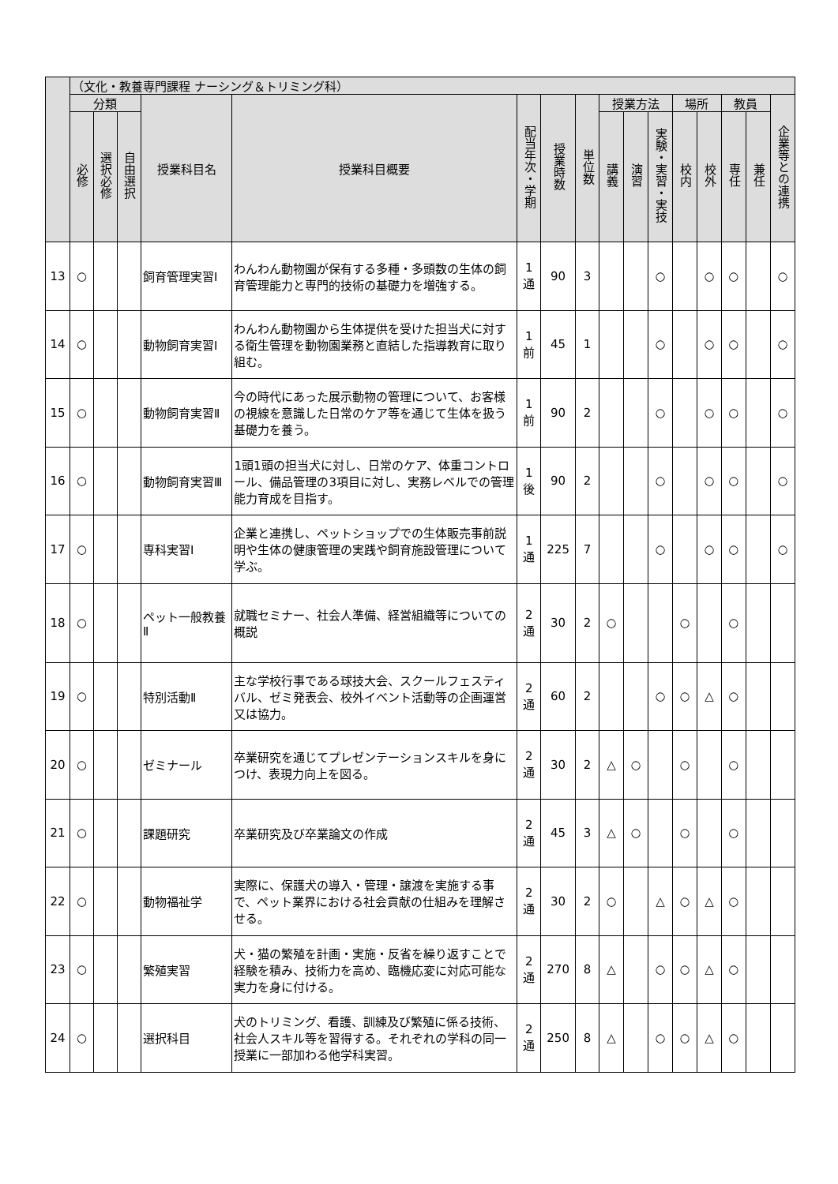| | （文化・教養専門課程 ナーシング＆トリミング科） | | | | | | | | | | | | | | | |
| --- | --- | --- | --- | --- | --- | --- | --- | --- | --- | --- | --- | --- | --- | --- | --- | --- |
| | 分類 | | | 授業科目名 | 授業科目概要 | 配当年次・学期 | 授業時数 | 単位数 | 授業方法 | | | 場所 | | 教員 | | 企業等との連携 |
| | 必修 | 選択必修 | 自由選択 | | | | | | 講義 | 演習 | 実験・実習・実技 | 校内 | 校外 | 専任 | 兼任 | |
| 13 | ○ | | | 飼育管理実習Ⅰ | わんわん動物園が保有する多種・多頭数の生体の飼育管理能力と専門的技術の基礎力を増強する。 | 1 通 | 90 | 3 | | | ○ | | ○ | ○ | | ○ |
| 14 | ○ | | | 動物飼育実習Ⅰ | わんわん動物園から生体提供を受けた担当犬に対する衛生管理を動物園業務と直結した指導教育に取り組む。 | 1 前 | 45 | 1 | | | ○ | | ○ | ○ | | ○ |
| 15 | ○ | | | 動物飼育実習Ⅱ | 今の時代にあった展示動物の管理について、お客様の視線を意識した日常のケア等を通じて生体を扱う基礎力を養う。 | 1 前 | 90 | 2 | | | ○ | | ○ | ○ | | ○ |
| 16 | ○ | | | 動物飼育実習Ⅲ | 1頭1頭の担当犬に対し、日常のケア、体重コントロール、備品管理の3項目に対し、実務レベルでの管理能力育成を目指す。 | 1 後 | 90 | 2 | | | ○ | | ○ | ○ | | ○ |
| 17 | ○ | | | 専科実習Ⅰ | 企業と連携し、ペットショップでの生体販売事前説明や生体の健康管理の実践や飼育施設管理について学ぶ。 | 1 通 | 225 | 7 | | | ○ | | ○ | ○ | | ○ |
| 18 | ○ | | | ペット一般教養Ⅱ | 就職セミナー、社会人準備、経営組織等についての概説 | 2 通 | 30 | 2 | ○ | | | ○ | | ○ | | |
| 19 | ○ | | | 特別活動Ⅱ | 主な学校行事である球技大会、スクールフェスティバル、ゼミ発表会、校外イベント活動等の企画運営又は協力。 | 2 通 | 60 | 2 | | | ○ | ○ | △ | ○ | | |
| 20 | ○ | | | ゼミナール | 卒業研究を通じてプレゼンテーションスキルを身につけ、表現力向上を図る。 | 2 通 | 30 | 2 | △ | ○ | | ○ | | ○ | | |
| 21 | ○ | | | 課題研究 | 卒業研究及び卒業論文の作成 | 2 通 | 45 | 3 | △ | ○ | | ○ | | ○ | | |
| 22 | ○ | | | 動物福祉学 | 実際に、保護犬の導入・管理・譲渡を実施する事で、ペット業界における社会貢献の仕組みを理解させる。 | 2 通 | 30 | 2 | ○ | | △ | ○ | △ | ○ | | |
| 23 | ○ | | | 繁殖実習 | 犬・猫の繁殖を計画・実施・反省を繰り返すことで経験を積み、技術力を高め、臨機応変に対応可能な実力を身に付ける。 | 2 通 | 270 | 8 | △ | | ○ | ○ | △ | ○ | | |
| 24 | ○ | | | 選択科目 | 犬のトリミング、看護、訓練及び繁殖に係る技術、社会人スキル等を習得する。それぞれの学科の同一授業に一部加わる他学科実習。 | 2 通 | 250 | 8 | △ | | ○ | ○ | △ | ○ | | |